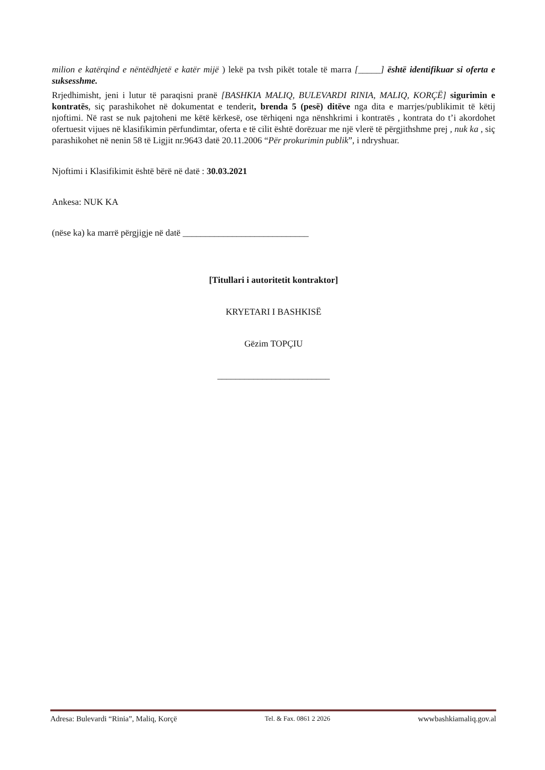milion e katërqind e nëntëdhjetë e katër mijë ) lekë pa tvsh pikët totale të marra [_____] është identifikuar si oferta e suksesshme.
Rrjedhimisht, jeni i lutur të paraqisni pranë [BASHKIA MALIQ, BULEVARDI RINIA, MALIQ, KORÇË] sigurimin e kontratës, siç parashikohet në dokumentat e tenderit, brenda 5 (pesë) ditëve nga dita e marrjes/publikimit të këtij njoftimi. Në rast se nuk pajtoheni me këtë kërkesë, ose tërhiqeni nga nënshkrimi i kontratës , kontrata do t’i akordohet ofertuesit vijues në klasifikimin përfundimtar, oferta e të cilit është dorëzuar me një vlerë të përgjithshme prej , nuk ka , siç parashikohet në nenin 58 të Ligjit nr.9643 datë 20.11.2006 “Për prokurimin publik”, i ndryshuar.
Njoftimi i Klasifikimit është bërë në datë : 30.03.2021
Ankesa: NUK KA
(nëse ka) ka marrë përgjigje në datë ____________________________
[Titullari i autoritetit kontraktor]
KRYETARI I BASHKISË
Gëzim TOPÇIU
_________________________
Adresa: Bulevardi “Rinia”, Maliq, Korçë Tel. & Fax. 0861 2 2026 wwwbashkiamaliq.gov.al